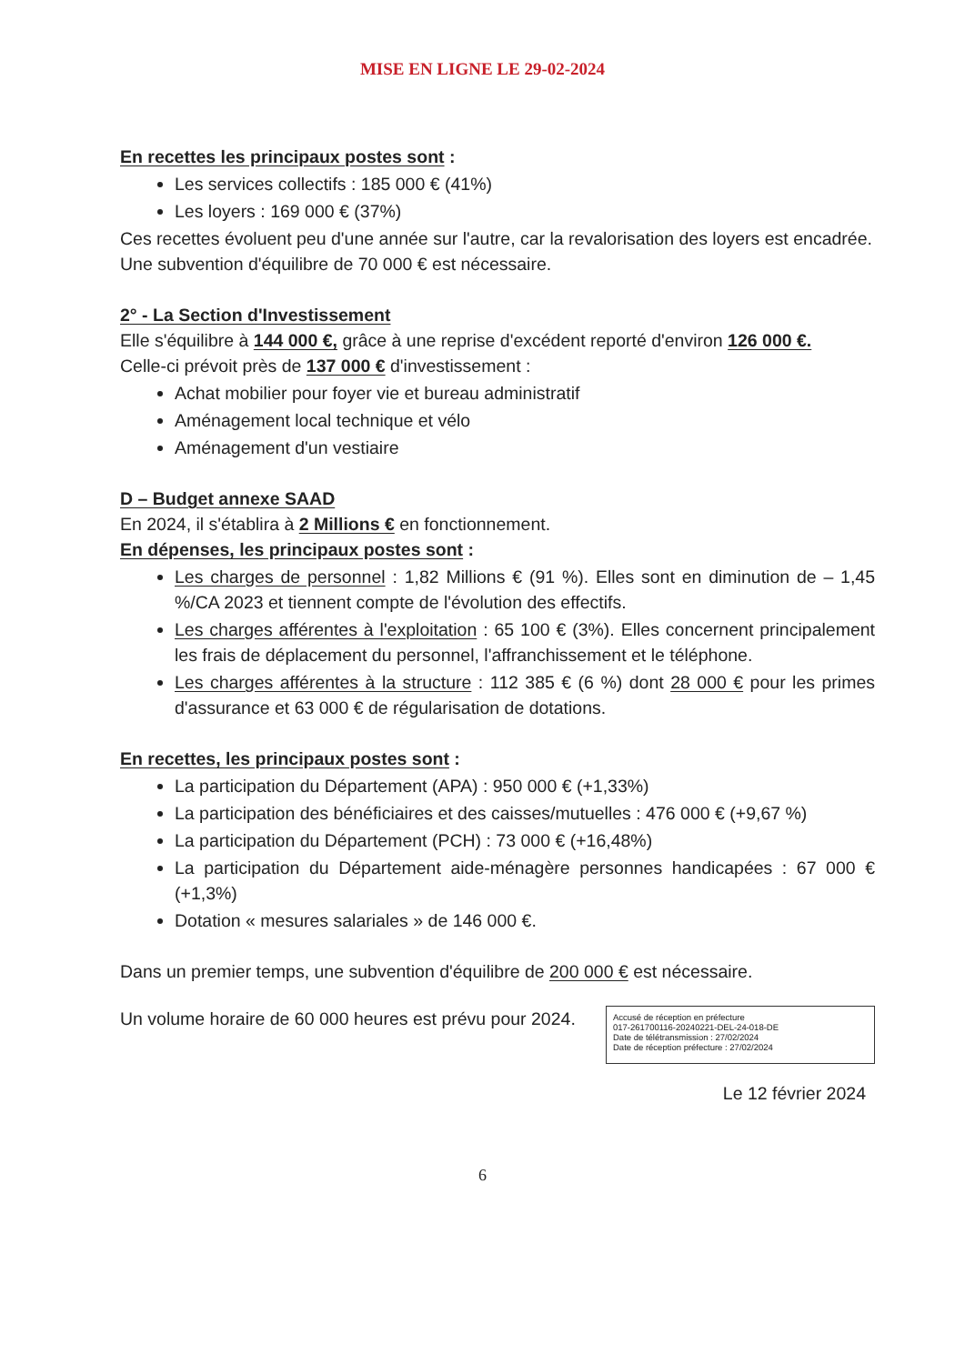MISE EN LIGNE LE 29-02-2024
En recettes les principaux postes sont :
Les services collectifs : 185 000 € (41%)
Les loyers : 169 000 € (37%)
Ces recettes évoluent peu d'une année sur l'autre, car la revalorisation des loyers est encadrée.
Une subvention d'équilibre de 70 000 € est nécessaire.
2° - La Section d'Investissement
Elle s'équilibre à 144 000 €, grâce à une reprise d'excédent reporté d'environ 126 000 €.
Celle-ci prévoit près de 137 000 € d'investissement :
Achat mobilier pour foyer vie et bureau administratif
Aménagement local technique et vélo
Aménagement d'un vestiaire
D – Budget annexe SAAD
En 2024, il s'établira à 2 Millions € en fonctionnement.
En dépenses, les principaux postes sont :
Les charges de personnel : 1,82 Millions € (91 %). Elles sont en diminution de – 1,45 %/CA 2023 et tiennent compte de l'évolution des effectifs.
Les charges afférentes à l'exploitation : 65 100 € (3%). Elles concernent principalement les frais de déplacement du personnel, l'affranchissement et le téléphone.
Les charges afférentes à la structure : 112 385 € (6 %) dont 28 000 € pour les primes d'assurance et 63 000 € de régularisation de dotations.
En recettes, les principaux postes sont :
La participation du Département (APA) : 950 000 € (+1,33%)
La participation des bénéficiaires et des caisses/mutuelles : 476 000 € (+9,67 %)
La participation du Département (PCH) : 73 000 € (+16,48%)
La participation du Département aide-ménagère personnes handicapées : 67 000 € (+1,3%)
Dotation « mesures salariales » de 146 000 €.
Dans un premier temps, une subvention d'équilibre de 200 000 € est nécessaire.
Un volume horaire de 60 000 heures est prévu pour 2024.
Accusé de réception en préfecture
017-261700116-20240221-DEL-24-018-DE
Date de télétransmission : 27/02/2024
Date de réception préfecture : 27/02/2024
Le 12 février 2024
6